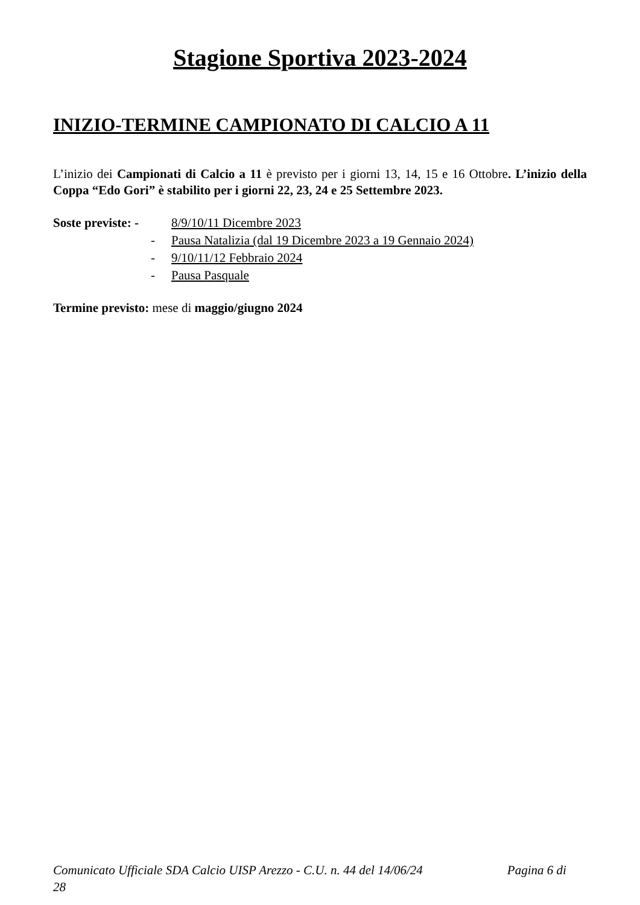Stagione Sportiva 2023-2024
INIZIO-TERMINE CAMPIONATO DI CALCIO A 11
L’inizio dei Campionati di Calcio a 11 è previsto per i giorni 13, 14, 15 e 16 Ottobre. L’inizio della Coppa “Edo Gori” è stabilito per i giorni 22, 23, 24 e 25 Settembre 2023.
Soste previste: -
8/9/10/11 Dicembre 2023
- Pausa Natalizia (dal 19 Dicembre 2023 a 19 Gennaio 2024)
- 9/10/11/12 Febbraio 2024
- Pausa Pasquale
Termine previsto: mese di maggio/giugno 2024
Comunicato Ufficiale SDA Calcio UISP Arezzo - C.U. n. 44 del 14/06/24 Pagina 6 di
28